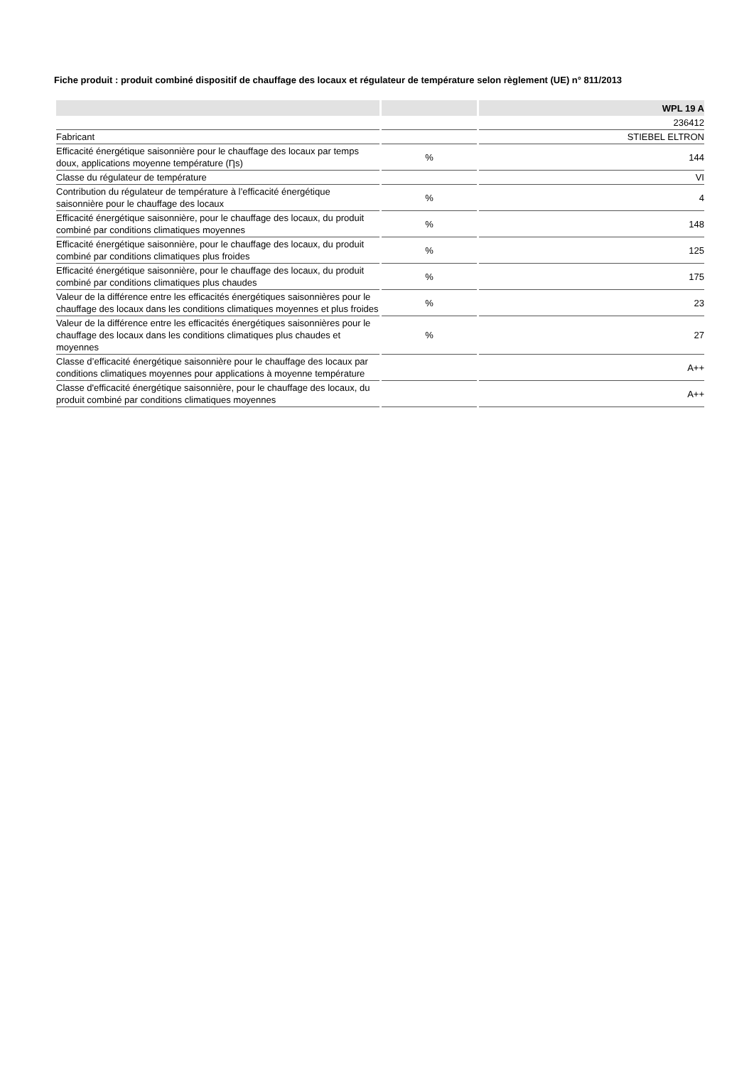Fiche produit : produit combiné dispositif de chauffage des locaux et régulateur de température selon règlement (UE) n° 811/2013
| | | WPL 19 A |
| --- | --- | --- |
| | | 236412 |
| Fabricant | | STIEBEL ELTRON |
| Efficacité énergétique saisonnière pour le chauffage des locaux par temps doux, applications moyenne température (Ƞs) | % | 144 |
| Classe du régulateur de température | | VI |
| Contribution du régulateur de température à l’efficacité énergétique saisonnière pour le chauffage des locaux | % | 4 |
| Efficacité énergétique saisonnière, pour le chauffage des locaux, du produit combiné par conditions climatiques moyennes | % | 148 |
| Efficacité énergétique saisonnière, pour le chauffage des locaux, du produit combiné par conditions climatiques plus froides | % | 125 |
| Efficacité énergétique saisonnière, pour le chauffage des locaux, du produit combiné par conditions climatiques plus chaudes | % | 175 |
| Valeur de la différence entre les efficacités énergétiques saisonnières pour le chauffage des locaux dans les conditions climatiques moyennes et plus froides | % | 23 |
| Valeur de la différence entre les efficacités énergétiques saisonnières pour le chauffage des locaux dans les conditions climatiques plus chaudes et moyennes | % | 27 |
| Classe d’efficacité énergétique saisonnière pour le chauffage des locaux par conditions climatiques moyennes pour applications à moyenne température | | A++ |
| Classe d'efficacité énergétique saisonnière, pour le chauffage des locaux, du produit combiné par conditions climatiques moyennes | | A++ |